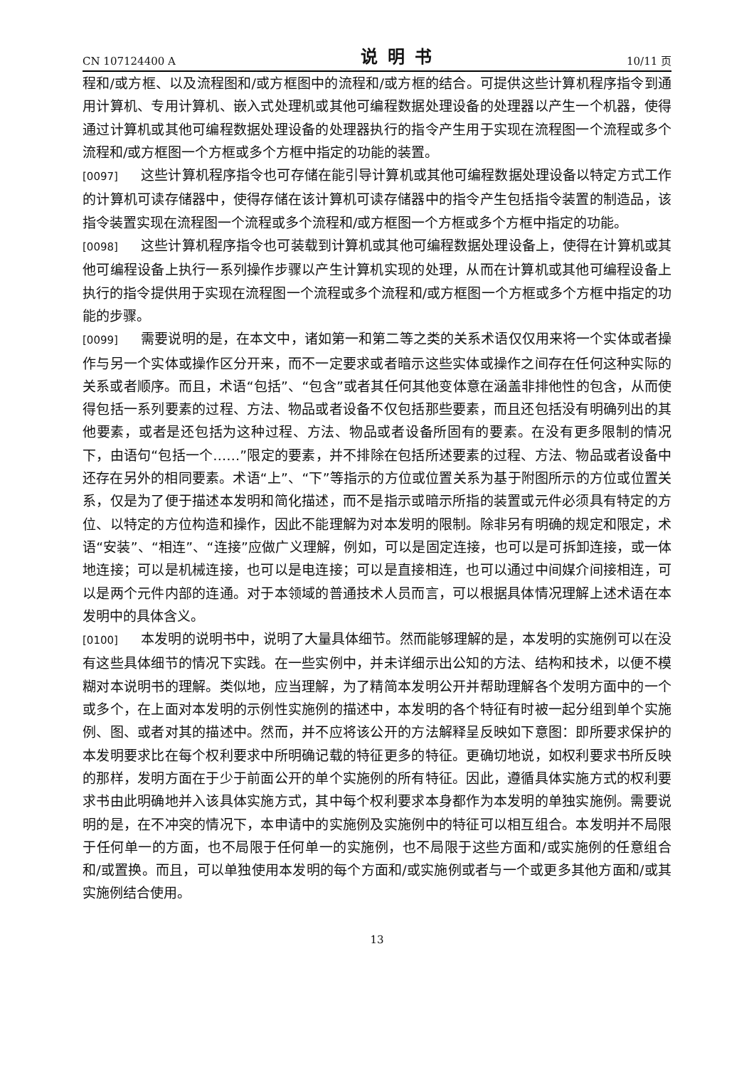CN 107124400 A 说明书 10/11 页
程和/或方框、以及流程图和/或方框图中的流程和/或方框的结合。可提供这些计算机程序指令到通用计算机、专用计算机、嵌入式处理机或其他可编程数据处理设备的处理器以产生一个机器，使得通过计算机或其他可编程数据处理设备的处理器执行的指令产生用于实现在流程图一个流程或多个流程和/或方框图一个方框或多个方框中指定的功能的装置。
[0097] 这些计算机程序指令也可存储在能引导计算机或其他可编程数据处理设备以特定方式工作的计算机可读存储器中，使得存储在该计算机可读存储器中的指令产生包括指令装置的制造品，该指令装置实现在流程图一个流程或多个流程和/或方框图一个方框或多个方框中指定的功能。
[0098] 这些计算机程序指令也可装载到计算机或其他可编程数据处理设备上，使得在计算机或其他可编程设备上执行一系列操作步骤以产生计算机实现的处理，从而在计算机或其他可编程设备上执行的指令提供用于实现在流程图一个流程或多个流程和/或方框图一个方框或多个方框中指定的功能的步骤。
[0099] 需要说明的是，在本文中，诸如第一和第二等之类的关系术语仅仅用来将一个实体或者操作与另一个实体或操作区分开来，而不一定要求或者暗示这些实体或操作之间存在任何这种实际的关系或者顺序。而且，术语“包括”、“包含”或者其任何其他变体意在涵盖非排他性的包含，从而使得包括一系列要素的过程、方法、物品或者设备不仅包括那些要素，而且还包括没有明确列出的其他要素，或者是还包括为这种过程、方法、物品或者设备所固有的要素。在没有更多限制的情况下，由语句“包括一个……”限定的要素，并不排除在包括所述要素的过程、方法、物品或者设备中还存在另外的相同要素。术语“上”、“下”等指示的方位或位置关系为基于附图所示的方位或位置关系，仅是为了便于描述本发明和简化描述，而不是指示或暗示所指的装置或元件必须具有特定的方位、以特定的方位构造和操作，因此不能理解为对本发明的限制。除非另有明确的规定和限定，术语“安装”、“相连”、“连接”应做广义理解，例如，可以是固定连接，也可以是可拆卸连接，或一体地连接；可以是机械连接，也可以是电连接；可以是直接相连，也可以通过中间媒介间接相连，可以是两个元件内部的连通。对于本领域的普通技术人员而言，可以根据具体情况理解上述术语在本发明中的具体含义。
[0100] 本发明的说明书中，说明了大量具体细节。然而能够理解的是，本发明的实施例可以在没有这些具体细节的情况下实践。在一些实例中，并未详细示出公知的方法、结构和技术，以便不模糊对本说明书的理解。类似地，应当理解，为了精简本发明公开并帮助理解各个发明方面中的一个或多个，在上面对本发明的示例性实施例的描述中，本发明的各个特征有时被一起分组到单个实施例、图、或者对其的描述中。然而，并不应将该公开的方法解释呈反映如下意图：即所要求保护的本发明要求比在每个权利要求中所明确记载的特征更多的特征。更确切地说，如权利要求书所反映的那样，发明方面在于少于前面公开的单个实施例的所有特征。因此，遵循具体实施方式的权利要求书由此明确地并入该具体实施方式，其中每个权利要求本身都作为本发明的单独实施例。需要说明的是，在不冲突的情况下，本申请中的实施例及实施例中的特征可以相互组合。本发明并不局限于任何单一的方面，也不局限于任何单一的实施例，也不局限于这些方面和/或实施例的任意组合和/或置换。而且，可以单独使用本发明的每个方面和/或实施例或者与一个或更多其他方面和/或其实施例结合使用。
13